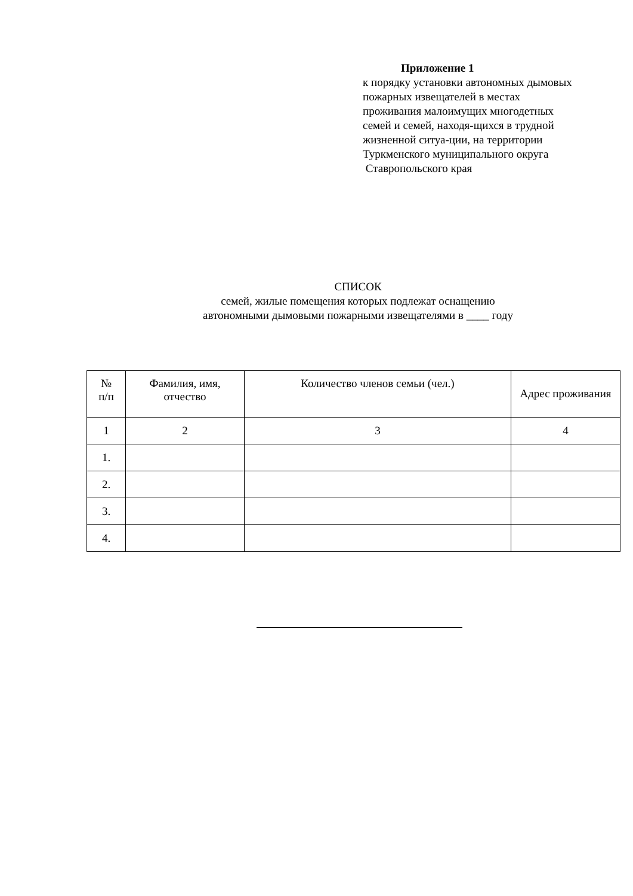Приложение 1
к порядку установки автономных дымовых пожарных извещателей в местах проживания малоимущих многодетных семей и семей, находя-щихся в трудной жизненной ситуа-ции, на территории Туркменского муниципального округа
Ставропольского края
СПИСОК
семей, жилые помещения которых подлежат оснащению
автономными дымовыми пожарными извещателями в ____ году
| № п/п | Фамилия, имя, отчество | Количество членов семьи (чел.) | Адрес проживания |
| --- | --- | --- | --- |
| 1 | 2 | 3 | 4 |
| 1. | | | |
| 2. | | | |
| 3. | | | |
| 4. | | | |